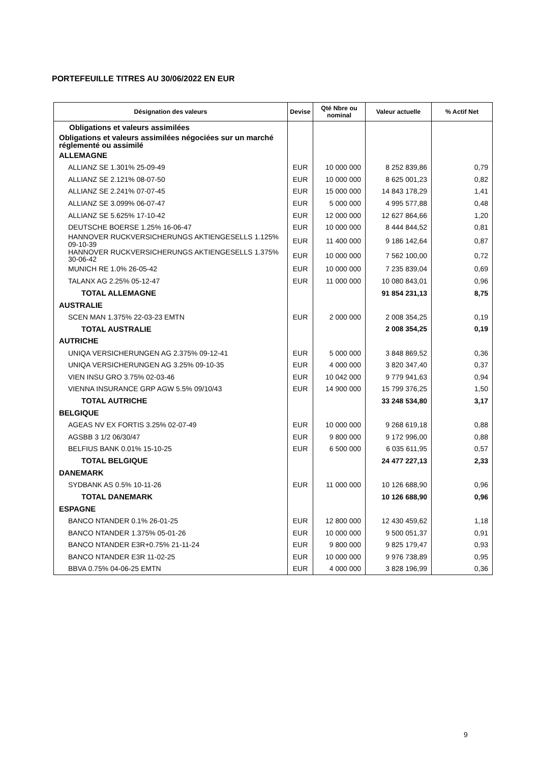PORTEFEUILLE TITRES AU 30/06/2022 EN EUR
| Désignation des valeurs | Devise | Qté Nbre ou nominal | Valeur actuelle | % Actif Net |
| --- | --- | --- | --- | --- |
| Obligations et valeurs assimilées | | | | |
| Obligations et valeurs assimilées négociées sur un marché réglementé ou assimilé | | | | |
| ALLEMAGNE | | | | |
| ALLIANZ SE 1.301% 25-09-49 | EUR | 10 000 000 | 8 252 839,86 | 0,79 |
| ALLIANZ SE 2.121% 08-07-50 | EUR | 10 000 000 | 8 625 001,23 | 0,82 |
| ALLIANZ SE 2.241% 07-07-45 | EUR | 15 000 000 | 14 843 178,29 | 1,41 |
| ALLIANZ SE 3.099% 06-07-47 | EUR | 5 000 000 | 4 995 577,88 | 0,48 |
| ALLIANZ SE 5.625% 17-10-42 | EUR | 12 000 000 | 12 627 864,66 | 1,20 |
| DEUTSCHE BOERSE 1.25% 16-06-47 | EUR | 10 000 000 | 8 444 844,52 | 0,81 |
| HANNOVER RUCKVERSICHERUNGS AKTIENGESELLS 1.125% 09-10-39 | EUR | 11 400 000 | 9 186 142,64 | 0,87 |
| HANNOVER RUCKVERSICHERUNGS AKTIENGESELLS 1.375% 30-06-42 | EUR | 10 000 000 | 7 562 100,00 | 0,72 |
| MUNICH RE 1.0% 26-05-42 | EUR | 10 000 000 | 7 235 839,04 | 0,69 |
| TALANX AG 2.25% 05-12-47 | EUR | 11 000 000 | 10 080 843,01 | 0,96 |
| TOTAL ALLEMAGNE | | | 91 854 231,13 | 8,75 |
| AUSTRALIE | | | | |
| SCEN MAN 1.375% 22-03-23 EMTN | EUR | 2 000 000 | 2 008 354,25 | 0,19 |
| TOTAL AUSTRALIE | | | 2 008 354,25 | 0,19 |
| AUTRICHE | | | | |
| UNIQA VERSICHERUNGEN AG 2.375% 09-12-41 | EUR | 5 000 000 | 3 848 869,52 | 0,36 |
| UNIQA VERSICHERUNGEN AG 3.25% 09-10-35 | EUR | 4 000 000 | 3 820 347,40 | 0,37 |
| VIEN INSU GRO 3.75% 02-03-46 | EUR | 10 042 000 | 9 779 941,63 | 0,94 |
| VIENNA INSURANCE GRP AGW 5.5% 09/10/43 | EUR | 14 900 000 | 15 799 376,25 | 1,50 |
| TOTAL AUTRICHE | | | 33 248 534,80 | 3,17 |
| BELGIQUE | | | | |
| AGEAS NV EX FORTIS 3.25% 02-07-49 | EUR | 10 000 000 | 9 268 619,18 | 0,88 |
| AGSBB 3 1/2 06/30/47 | EUR | 9 800 000 | 9 172 996,00 | 0,88 |
| BELFIUS BANK 0.01% 15-10-25 | EUR | 6 500 000 | 6 035 611,95 | 0,57 |
| TOTAL BELGIQUE | | | 24 477 227,13 | 2,33 |
| DANEMARK | | | | |
| SYDBANK AS 0.5% 10-11-26 | EUR | 11 000 000 | 10 126 688,90 | 0,96 |
| TOTAL DANEMARK | | | 10 126 688,90 | 0,96 |
| ESPAGNE | | | | |
| BANCO NTANDER 0.1% 26-01-25 | EUR | 12 800 000 | 12 430 459,62 | 1,18 |
| BANCO NTANDER 1.375% 05-01-26 | EUR | 10 000 000 | 9 500 051,37 | 0,91 |
| BANCO NTANDER E3R+0.75% 21-11-24 | EUR | 9 800 000 | 9 825 179,47 | 0,93 |
| BANCO NTANDER E3R 11-02-25 | EUR | 10 000 000 | 9 976 738,89 | 0,95 |
| BBVA 0.75% 04-06-25 EMTN | EUR | 4 000 000 | 3 828 196,99 | 0,36 |
9